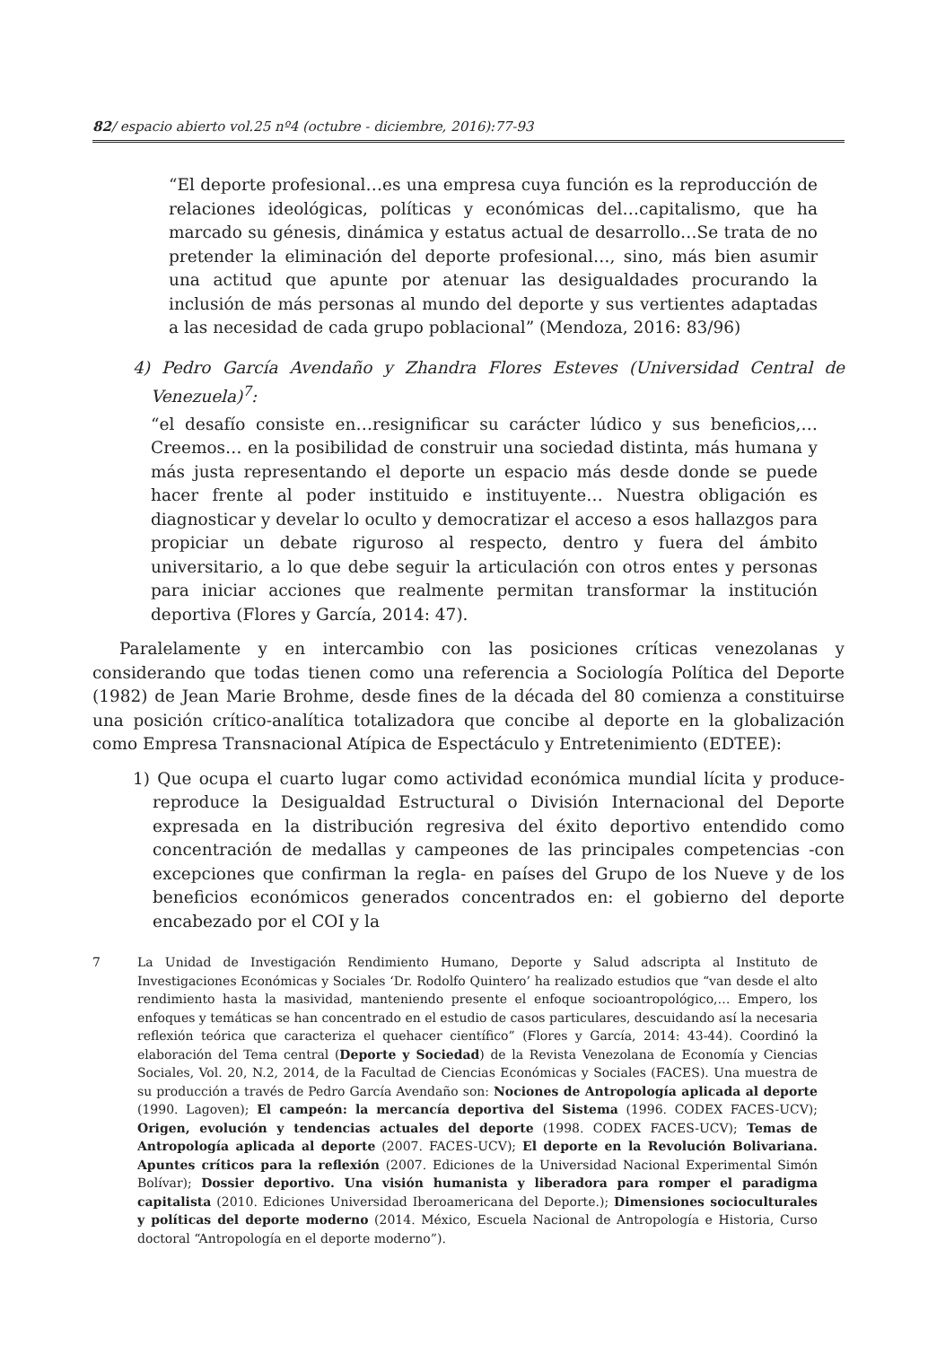82/ espacio abierto vol.25 nº4 (octubre - diciembre, 2016):77-93
“El deporte profesional…es una empresa cuya función es la reproducción de relaciones ideológicas, políticas y económicas del…capitalismo, que ha marcado su génesis, dinámica y estatus actual de desarrollo…Se trata de no pretender la eliminación del deporte profesional…, sino, más bien asumir una actitud que apunte por atenuar las desigualdades procurando la inclusión de más personas al mundo del deporte y sus vertientes adaptadas a las necesidad de cada grupo poblacional” (Mendoza, 2016: 83/96)
4) Pedro García Avendaño y Zhandra Flores Esteves (Universidad Central de Venezuela)<sup>7</sup>:
“el desafío consiste en…resignificar su carácter lúdico y sus beneficios,…Creemos… en la posibilidad de construir una sociedad distinta, más humana y más justa representando el deporte un espacio más desde donde se puede hacer frente al poder instituido e instituyente… Nuestra obligación es diagnosticar y develar lo oculto y democratizar el acceso a esos hallazgos para propiciar un debate riguroso al respecto, dentro y fuera del ámbito universitario, a lo que debe seguir la articulación con otros entes y personas para iniciar acciones que realmente permitan transformar la institución deportiva (Flores y García, 2014: 47).
Paralelamente y en intercambio con las posiciones críticas venezolanas y considerando que todas tienen como una referencia a Sociología Política del Deporte (1982) de Jean Marie Brohme, desde fines de la década del 80 comienza a constituirse una posición crítico-analítica totalizadora que concibe al deporte en la globalización como Empresa Transnacional Atípica de Espectáculo y Entretenimiento (EDTEE):
1) Que ocupa el cuarto lugar como actividad económica mundial lícita y produce-reproduce la Desigualdad Estructural o División Internacional del Deporte expresada en la distribución regresiva del éxito deportivo entendido como concentración de medallas y campeones de las principales competencias -con excepciones que confirman la regla- en países del Grupo de los Nueve y de los beneficios económicos generados concentrados en: el gobierno del deporte encabezado por el COI y la
7 La Unidad de Investigación Rendimiento Humano, Deporte y Salud adscripta al Instituto de Investigaciones Económicas y Sociales ‘Dr. Rodolfo Quintero’ ha realizado estudios que “van desde el alto rendimiento hasta la masividad, manteniendo presente el enfoque socioantropológico,… Empero, los enfoques y temáticas se han concentrado en el estudio de casos particulares, descuidando así la necesaria reflexión teórica que caracteriza el quehacer científico” (Flores y García, 2014: 43-44). Coordinó la elaboración del Tema central (Deporte y Sociedad) de la Revista Venezolana de Economía y Ciencias Sociales, Vol. 20, N.2, 2014, de la Facultad de Ciencias Económicas y Sociales (FACES). Una muestra de su producción a través de Pedro García Avendaño son: Nociones de Antropología aplicada al deporte (1990. Lagoven); El campeón: la mercancía deportiva del Sistema (1996. CODEX FACES-UCV); Origen, evolución y tendencias actuales del deporte (1998. CODEX FACES-UCV); Temas de Antropología aplicada al deporte (2007. FACES-UCV); El deporte en la Revolución Bolivariana. Apuntes críticos para la reflexión (2007. Ediciones de la Universidad Nacional Experimental Simón Bolívar); Dossier deportivo. Una visión humanista y liberadora para romper el paradigma capitalista (2010. Ediciones Universidad Iberoamericana del Deporte.); Dimensiones socioculturales y políticas del deporte moderno (2014. México, Escuela Nacional de Antropología e Historia, Curso doctoral “Antropología en el deporte moderno”).